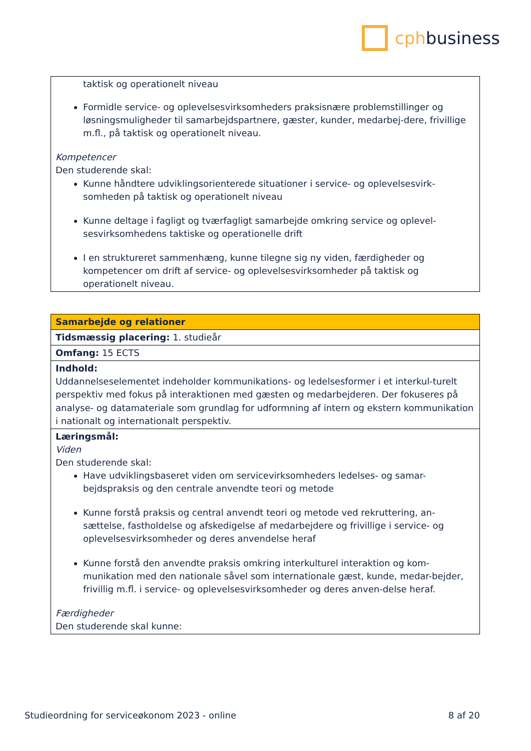cph business
| taktisk og operationelt niveau Formidle service- og oplevelsesvirksomheders praksisnære problemstillinger og løsningsmuligheder til samarbejdspartnere, gæster, kunder, medarbej-dere, frivillige m.fl., på taktisk og operationelt niveau. Kompetencer Den studerende skal: Kunne håndtere udviklingsorienterede situationer i service- og oplevelsesvirk-somheden på taktisk og operationelt niveau Kunne deltage i fagligt og tværfagligt samarbejde omkring service og oplevel-sesvirksomhedens taktiske og operationelle drift I en struktureret sammenhæng, kunne tilegne sig ny viden, færdigheder og kompetencer om drift af service- og oplevelsesvirksomheder på taktisk og operationelt niveau. |
| Samarbejde og relationer |
| Tidsmæssig placering: 1. studieår |
| Omfang: 15 ECTS |
| Indhold: Uddannelseselementet indeholder kommunikations- og ledelsesformer i et interkul-turelt perspektiv med fokus på interaktionen med gæsten og medarbejderen. Der fokuseres på analyse- og datamateriale som grundlag for udformning af intern og ekstern kommunikation i nationalt og internationalt perspektiv. |
| Læringsmål: Viden Den studerende skal: Have udviklingsbaseret viden om servicevirksomheders ledelses- og samar-bejdspraksis og den centrale anvendte teori og metode Kunne forstå praksis og central anvendt teori og metode ved rekruttering, an-sættelse, fastholdelse og afskedigelse af medarbejdere og frivillige i service- og oplevelsesvirksomheder og deres anvendelse heraf Kunne forstå den anvendte praksis omkring interkulturel interaktion og kom-munikation med den nationale såvel som internationale gæst, kunde, medar-bejder, frivillig m.fl. i service- og oplevelsesvirksomheder og deres anven-delse heraf. Færdigheder Den studerende skal kunne: |
Studieordning for serviceøkonom 2023 - online 8 af 20